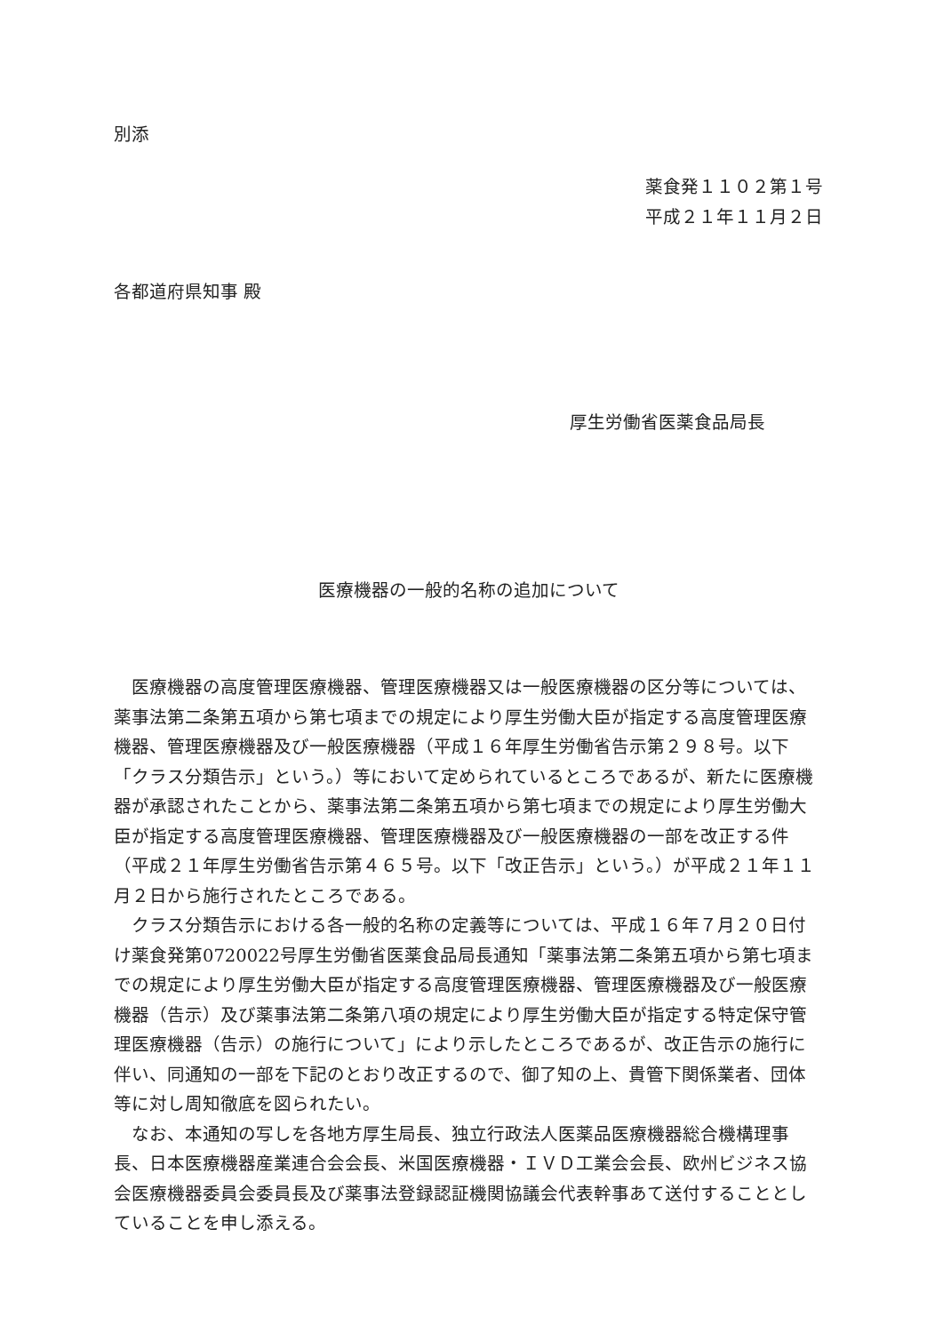別添
薬食発１１０２第１号
平成２１年１１月２日
各都道府県知事 殿
厚生労働省医薬食品局長
医療機器の一般的名称の追加について
医療機器の高度管理医療機器、管理医療機器又は一般医療機器の区分等については、薬事法第二条第五項から第七項までの規定により厚生労働大臣が指定する高度管理医療機器、管理医療機器及び一般医療機器（平成１６年厚生労働省告示第２９８号。以下「クラス分類告示」という。）等において定められているところであるが、新たに医療機器が承認されたことから、薬事法第二条第五項から第七項までの規定により厚生労働大臣が指定する高度管理医療機器、管理医療機器及び一般医療機器の一部を改正する件（平成２１年厚生労働省告示第４６５号。以下「改正告示」という。）が平成２１年１１月２日から施行されたところである。
クラス分類告示における各一般的名称の定義等については、平成１６年７月２０日付け薬食発第0720022号厚生労働省医薬食品局長通知「薬事法第二条第五項から第七項までの規定により厚生労働大臣が指定する高度管理医療機器、管理医療機器及び一般医療機器（告示）及び薬事法第二条第八項の規定により厚生労働大臣が指定する特定保守管理医療機器（告示）の施行について」により示したところであるが、改正告示の施行に伴い、同通知の一部を下記のとおり改正するので、御了知の上、貴管下関係業者、団体等に対し周知徹底を図られたい。
なお、本通知の写しを各地方厚生局長、独立行政法人医薬品医療機器総合機構理事長、日本医療機器産業連合会会長、米国医療機器・ＩＶＤ工業会会長、欧州ビジネス協会医療機器委員会委員長及び薬事法登録認証機関協議会代表幹事あて送付することとしていることを申し添える。